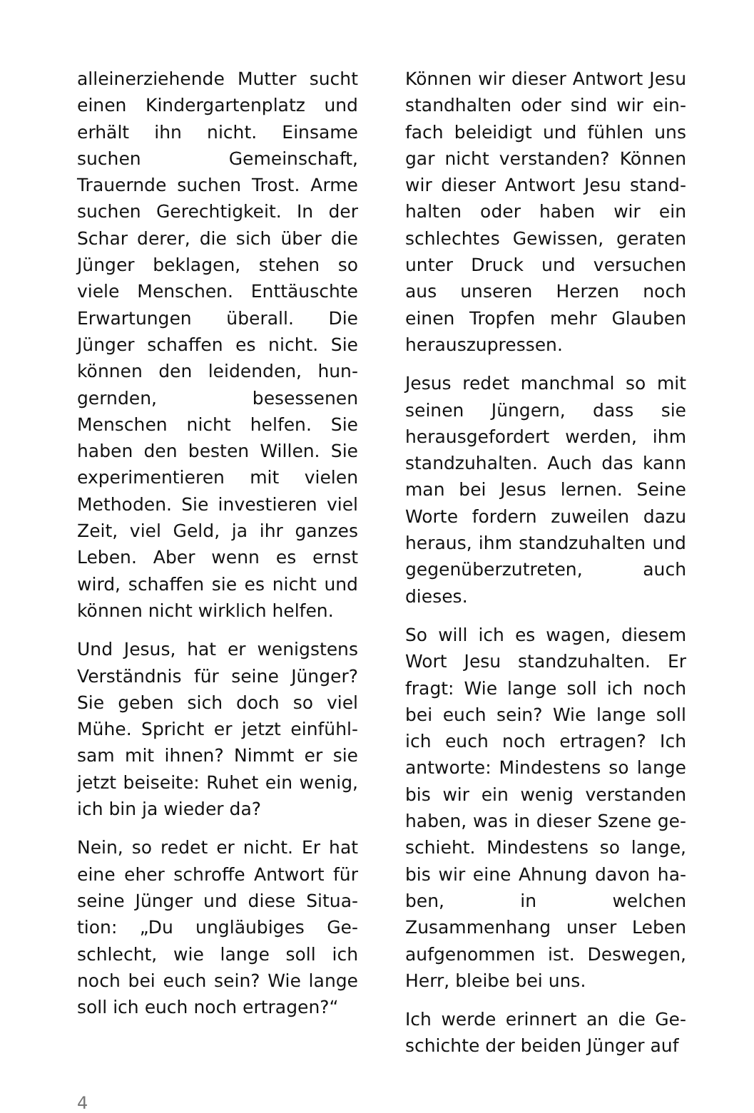alleinerziehende Mutter sucht einen Kindergartenplatz und er­hält ihn nicht. Einsame suchen Gemeinschaft, Trauernde su­chen Trost. Arme suchen Ge­rechtigkeit. In der Schar derer, die sich über die Jünger bekla­gen, stehen so viele Menschen. Enttäuschte Erwartungen über­all. Die Jünger schaffen es nicht. Sie können den leidenden, hun­gernden, besessenen Menschen nicht helfen. Sie haben den bes­ten Willen. Sie experimentieren mit vielen Methoden. Sie inves­tieren viel Zeit, viel Geld, ja ihr ganzes Leben. Aber wenn es ernst wird, schaffen sie es nicht und können nicht wirklich hel­fen.
Und Jesus, hat er wenigstens Verständnis für seine Jünger? Sie geben sich doch so viel Mühe. Spricht er jetzt einfühl­sam mit ihnen? Nimmt er sie jetzt beiseite: Ruhet ein wenig, ich bin ja wieder da?
Nein, so redet er nicht. Er hat eine eher schroffe Antwort für seine Jünger und diese Situa­tion: „Du ungläubiges Ge­schlecht, wie lange soll ich noch bei euch sein? Wie lange soll ich euch noch ertragen?“
Können wir dieser Antwort Jesu standhalten oder sind wir ein­fach beleidigt und fühlen uns gar nicht verstanden? Können wir dieser Antwort Jesu stand­halten oder haben wir ein schlechtes Gewissen, geraten unter Druck und versuchen aus unseren Herzen noch einen Tropfen mehr Glauben heraus­zupressen.
Jesus redet manchmal so mit seinen Jüngern, dass sie heraus­gefordert werden, ihm standzu­halten. Auch das kann man bei Jesus lernen. Seine Worte for­dern zuweilen dazu heraus, ihm standzuhalten und gegenüber­zutreten, auch dieses.
So will ich es wagen, diesem Wort Jesu standzuhalten. Er fragt: Wie lange soll ich noch bei euch sein? Wie lange soll ich euch noch ertragen? Ich ant­worte: Mindestens so lange bis wir ein wenig verstanden ha­ben, was in dieser Szene ge­schieht. Mindestens so lange, bis wir eine Ahnung davon ha­ben, in welchen Zusammenhang unser Leben aufgenommen ist. Deswegen, Herr, bleibe bei uns.
Ich werde erinnert an die Ge­schichte der beiden Jünger auf
4